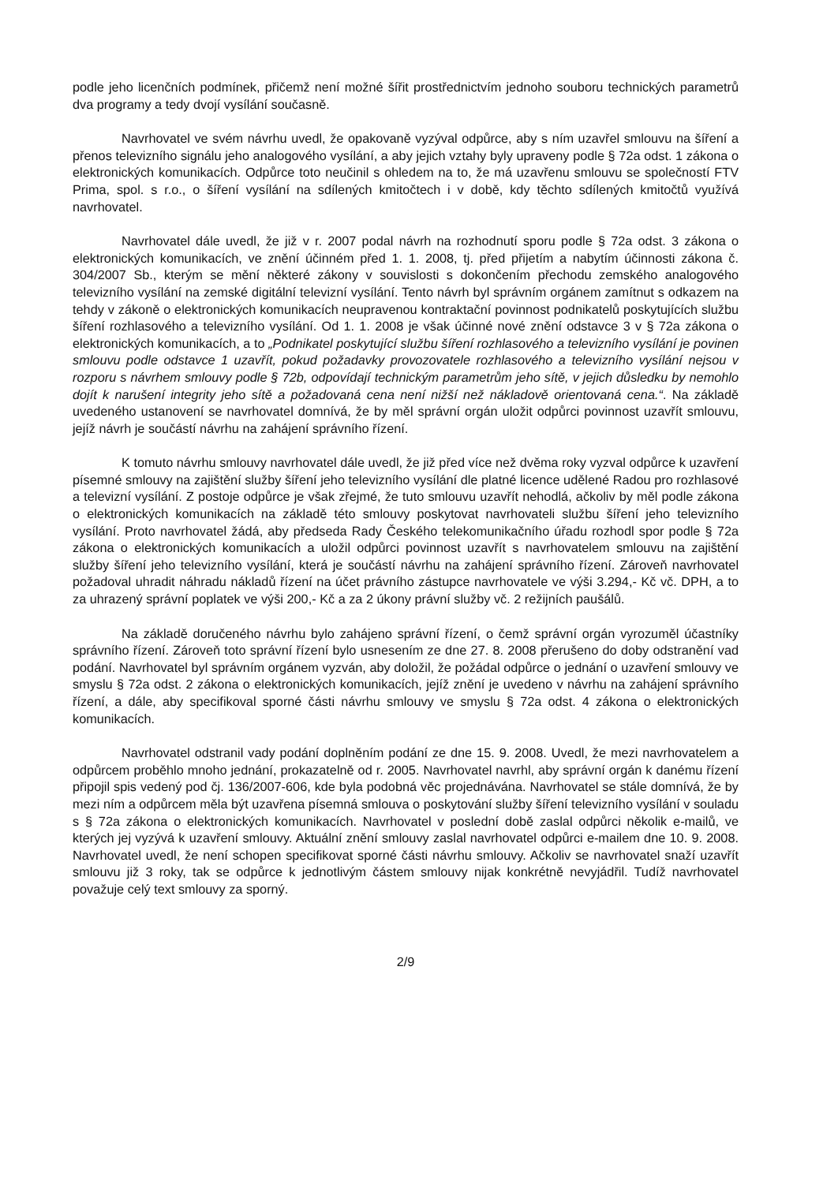podle jeho licenčních podmínek, přičemž není možné šířit prostřednictvím jednoho souboru technických parametrů dva programy a tedy dvojí vysílání současně.
Navrhovatel ve svém návrhu uvedl, že opakovaně vyzýval odpůrce, aby s ním uzavřel smlouvu na šíření a přenos televizního signálu jeho analogového vysílání, a aby jejich vztahy byly upraveny podle § 72a odst. 1 zákona o elektronických komunikacích. Odpůrce toto neučinil s ohledem na to, že má uzavřenu smlouvu se společností FTV Prima, spol. s r.o., o šíření vysílání na sdílených kmitočtech i v době, kdy těchto sdílených kmitočtů využívá navrhovatel.
Navrhovatel dále uvedl, že již v r. 2007 podal návrh na rozhodnutí sporu podle § 72a odst. 3 zákona o elektronických komunikacích, ve znění účinném před 1. 1. 2008, tj. před přijetím a nabytím účinnosti zákona č. 304/2007 Sb., kterým se mění některé zákony v souvislosti s dokončením přechodu zemského analogového televizního vysílání na zemské digitální televizní vysílání. Tento návrh byl správním orgánem zamítnut s odkazem na tehdy v zákoně o elektronických komunikacích neupravenou kontraktační povinnost podnikatelů poskytujících službu šíření rozhlasového a televizního vysílání. Od 1. 1. 2008 je však účinné nové znění odstavce 3 v § 72a zákona o elektronických komunikacích, a to „Podnikatel poskytující službu šíření rozhlasového a televizního vysílání je povinen smlouvu podle odstavce 1 uzavřít, pokud požadavky provozovatele rozhlasového a televizního vysílání nejsou v rozporu s návrhem smlouvy podle § 72b, odpovídají technickým parametrům jeho sítě, v jejich důsledku by nemohlo dojít k narušení integrity jeho sítě a požadovaná cena není nižší než nákladově orientovaná cena.“. Na základě uvedeného ustanovení se navrhovatel domnívá, že by měl správní orgán uložit odpůrci povinnost uzavřít smlouvu, jejíž návrh je součástí návrhu na zahájení správního řízení.
K tomuto návrhu smlouvy navrhovatel dále uvedl, že již před více než dvěma roky vyzval odpůrce k uzavření písemné smlouvy na zajištění služby šíření jeho televizního vysílání dle platné licence udělené Radou pro rozhlasové a televizní vysílání. Z postoje odpůrce je však zřejmé, že tuto smlouvu uzavřít nehodlá, ačkoliv by měl podle zákona o elektronických komunikacích na základě této smlouvy poskytovat navrhovateli službu šíření jeho televizního vysílání. Proto navrhovatel žádá, aby předseda Rady Českého telekomunikačního úřadu rozhodl spor podle § 72a zákona o elektronických komunikacích a uložil odpůrci povinnost uzavřít s navrhovatelem smlouvu na zajištění služby šíření jeho televizního vysílání, která je součástí návrhu na zahájení správního řízení. Zároveň navrhovatel požadoval uhradit náhradu nákladů řízení na účet právního zástupce navrhovatele ve výši 3.294,- Kč vč. DPH, a to za uhrazený správní poplatek ve výši 200,- Kč a za 2 úkony právní služby vč. 2 režijních paušálů.
Na základě doručeného návrhu bylo zahájeno správní řízení, o čemž správní orgán vyrozuměl účastníky správního řízení. Zároveň toto správní řízení bylo usnesením ze dne 27. 8. 2008 přerušeno do doby odstranění vad podání. Navrhovatel byl správním orgánem vyzván, aby doložil, že požádal odpůrce o jednání o uzavření smlouvy ve smyslu § 72a odst. 2 zákona o elektronických komunikacích, jejíž znění je uvedeno v návrhu na zahájení správního řízení, a dále, aby specifikoval sporné části návrhu smlouvy ve smyslu § 72a odst. 4 zákona o elektronických komunikacích.
Navrhovatel odstranil vady podání doplněním podání ze dne 15. 9. 2008. Uvedl, že mezi navrhovatelem a odpůrcem proběhlo mnoho jednání, prokazatelně od r. 2005. Navrhovatel navrhl, aby správní orgán k danému řízení připojil spis vedený pod čj. 136/2007-606, kde byla podobná věc projednávána. Navrhovatel se stále domnívá, že by mezi ním a odpůrcem měla být uzavřena písemná smlouva o poskytování služby šíření televizního vysílání v souladu s § 72a zákona o elektronických komunikacích. Navrhovatel v poslední době zaslal odpůrci několik e-mailů, ve kterých jej vyzývá k uzavření smlouvy. Aktuální znění smlouvy zaslal navrhovatel odpůrci e-mailem dne 10. 9. 2008. Navrhovatel uvedl, že není schopen specifikovat sporné části návrhu smlouvy. Ačkoliv se navrhovatel snaží uzavřít smlouvu již 3 roky, tak se odpůrce k jednotlivým částem smlouvy nijak konkrétně nevyjádřil. Tudíž navrhovatel považuje celý text smlouvy za sporný.
2/9